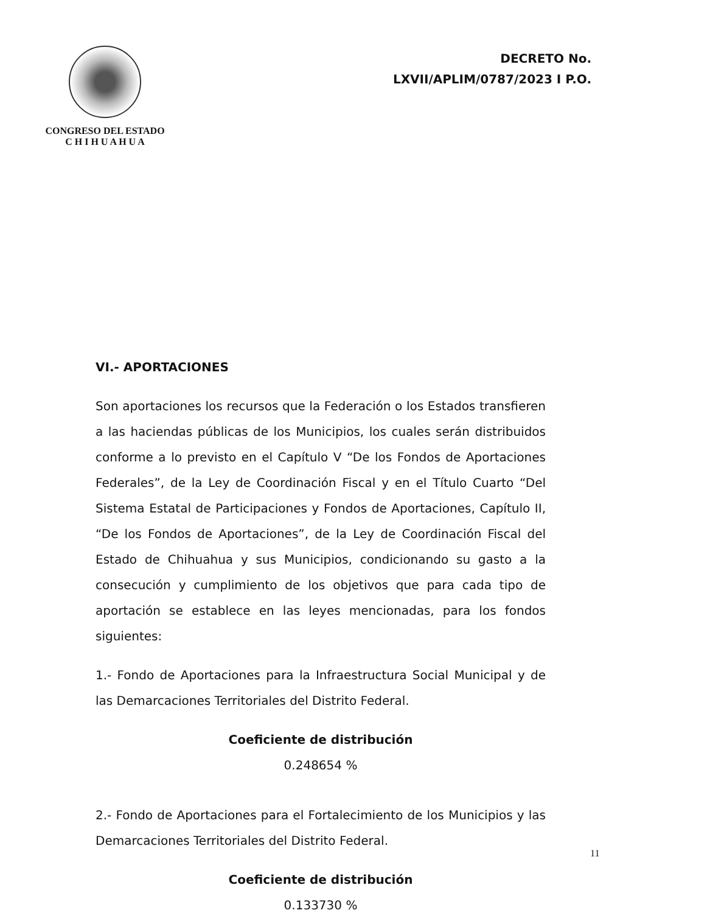CONGRESO DEL ESTADO
C H I H U A H U A
DECRETO No.
LXVII/APLIM/0787/2023 I P.O.
VI.- APORTACIONES
Son aportaciones los recursos que la Federación o los Estados transfieren a las haciendas públicas de los Municipios, los cuales serán distribuidos conforme a lo previsto en el Capítulo V “De los Fondos de Aportaciones Federales”, de la Ley de Coordinación Fiscal y en el Título Cuarto “Del Sistema Estatal de Participaciones y Fondos de Aportaciones, Capítulo II, “De los Fondos de Aportaciones”, de la Ley de Coordinación Fiscal del Estado de Chihuahua y sus Municipios, condicionando su gasto a la consecución y cumplimiento de los objetivos que para cada tipo de aportación se establece en las leyes mencionadas, para los fondos siguientes:
1.- Fondo de Aportaciones para la Infraestructura Social Municipal y de las Demarcaciones Territoriales del Distrito Federal.
Coeficiente de distribución
0.248654 %
2.- Fondo de Aportaciones para el Fortalecimiento de los Municipios y las Demarcaciones Territoriales del Distrito Federal.
Coeficiente de distribución
0.133730 %
11